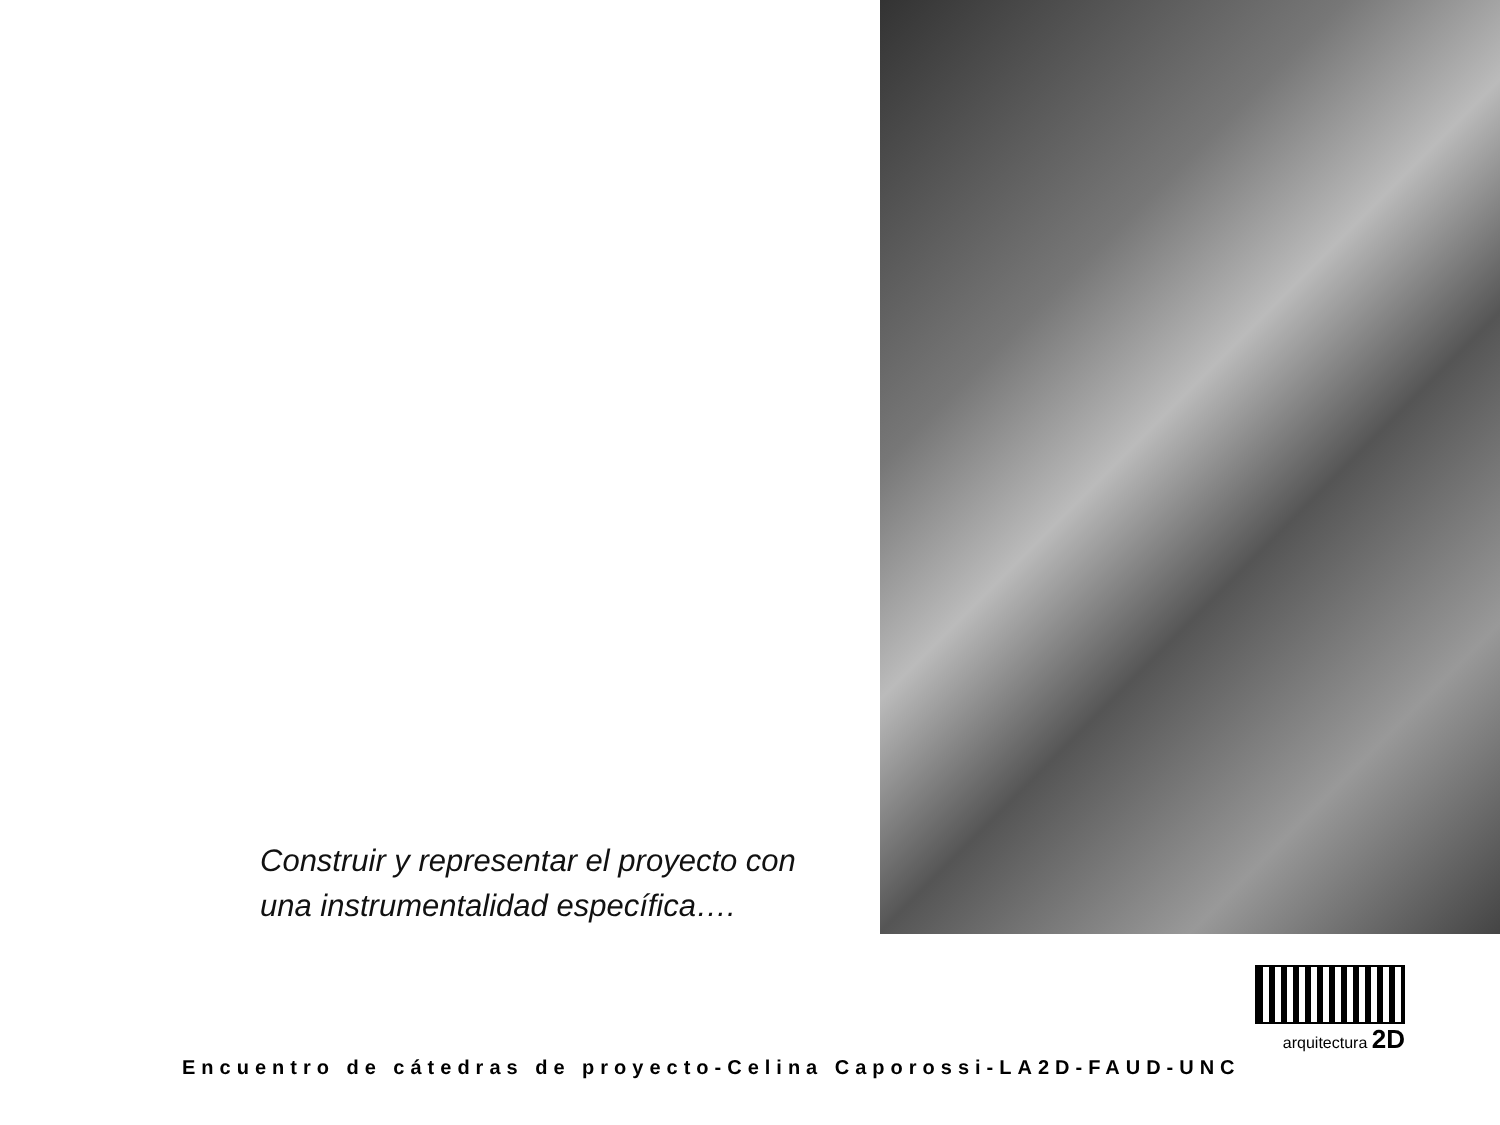Construir y representar el proyecto con una instrumentalidad específica….
arquitectura 2D
Encuentro de cátedras de proyecto-Celina Caporossi-LA2D-FAUD-UNC